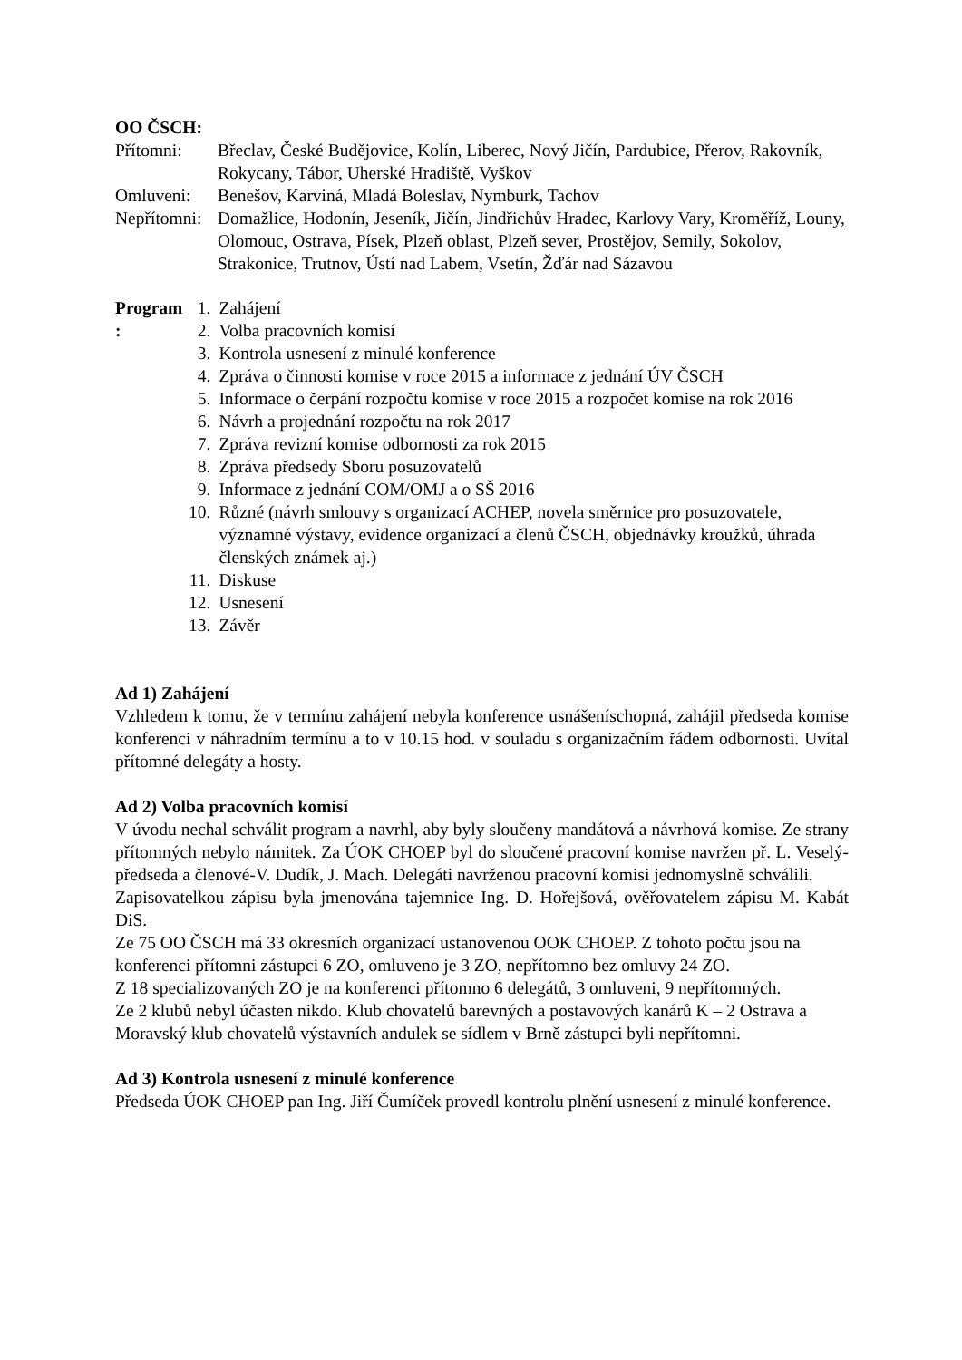OO ČSCH:
Přítomni: Břeclav, České Budějovice, Kolín, Liberec, Nový Jičín, Pardubice, Přerov, Rakovník, Rokycany, Tábor, Uherské Hradiště, Vyškov
Omluveni: Benešov, Karviná, Mladá Boleslav, Nymburk, Tachov
Nepřítomni:
Domažlice, Hodonín, Jeseník, Jičín, Jindřichův Hradec, Karlovy Vary, Kroměříž, Louny, Olomouc, Ostrava, Písek, Plzeň oblast, Plzeň sever, Prostějov, Semily, Sokolov, Strakonice, Trutnov, Ústí nad Labem, Vsetín, Žďár nad Sázavou
Program : 1. Zahájení
2. Volba pracovních komisí
3. Kontrola usnesení z minulé konference
4. Zpráva o činnosti komise v roce 2015 a informace z jednání ÚV ČSCH
5. Informace o čerpání rozpočtu komise v roce 2015 a rozpočet komise na rok 2016
6. Návrh a projednání rozpočtu na rok 2017
7. Zpráva revizní komise odbornosti za rok 2015
8. Zpráva předsedy Sboru posuzovatelů
9. Informace z jednání COM/OMJ a o SŠ 2016
10. Různé (návrh smlouvy s organizací ACHEP, novela směrnice pro posuzovatele, významné výstavy, evidence organizací a členů ČSCH, objednávky kroužků, úhrada členských známek aj.)
11. Diskuse
12. Usnesení
13. Závěr
Ad 1) Zahájení
Vzhledem k tomu, že v termínu zahájení nebyla konference usnášeníschopná, zahájil předseda komise konferenci v náhradním termínu a to v 10.15 hod. v souladu s organizačním řádem odbornosti. Uvítal přítomné delegáty a hosty.
Ad 2) Volba pracovních komisí
V úvodu nechal schválit program a navrhl, aby byly sloučeny mandátová a návrhová komise. Ze strany přítomných nebylo námitek. Za ÚOK CHOEP byl do sloučené pracovní komise navržen př. L. Veselý-předseda a členové-V. Dudík, J. Mach. Delegáti navrženou pracovní komisi jednomyslně schválili.
Zapisovatelkou zápisu byla jmenována tajemnice Ing. D. Hořejšová, ověřovatelem zápisu M. Kabát DiS.
Ze 75 OO ČSCH má 33 okresních organizací ustanovenou OOK CHOEP. Z tohoto počtu jsou na konferenci přítomni zástupci 6 ZO, omluveno je 3 ZO, nepřítomno bez omluvy 24 ZO.
Z 18 specializovaných ZO je na konferenci přítomno 6 delegátů, 3 omluveni, 9 nepřítomných.
Ze 2 klubů nebyl účasten nikdo. Klub chovatelů barevných a postavových kanárů K – 2 Ostrava a Moravský klub chovatelů výstavních andulek se sídlem v Brně zástupci byli nepřítomni.
Ad 3) Kontrola usnesení z minulé konference
Předseda ÚOK CHOEP pan Ing. Jiří Čumíček provedl kontrolu plnění usnesení z minulé konference.